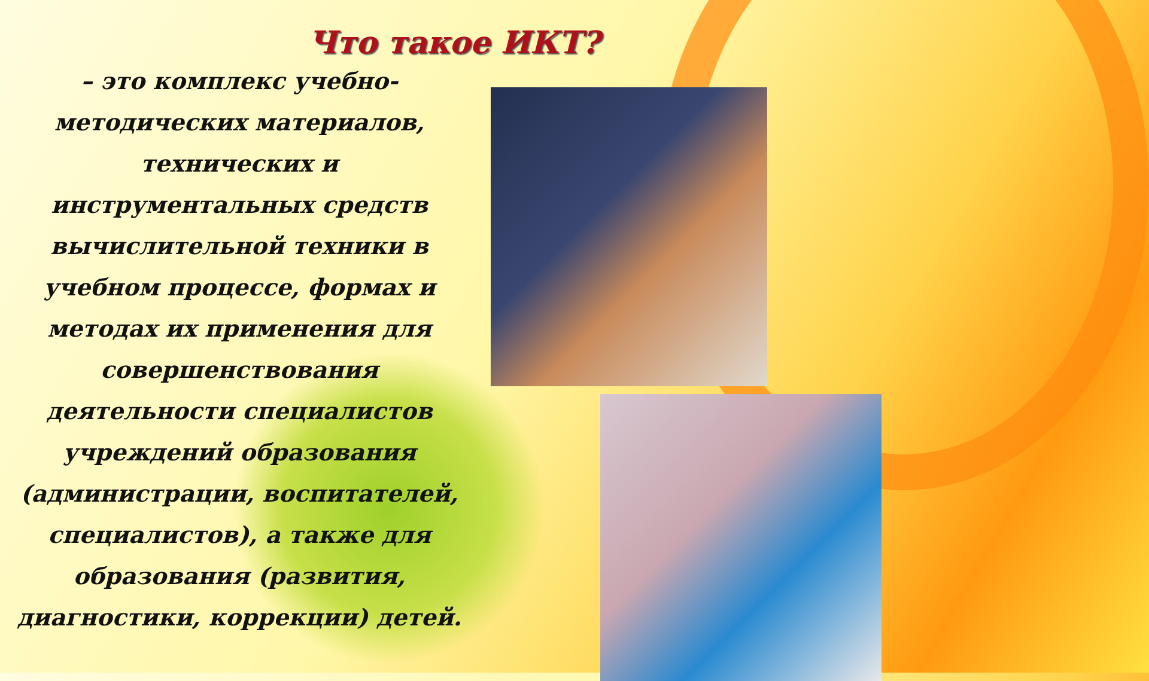Что такое ИКТ?
– это комплекс учебно-
методических материалов,
технических и
инструментальных средств
вычислительной техники в
учебном процессе, формах и
методах их применения для
совершенствования
деятельности специалистов
учреждений образования
(администрации, воспитателей,
специалистов), а также для
образования (развития,
диагностики, коррекции) детей.